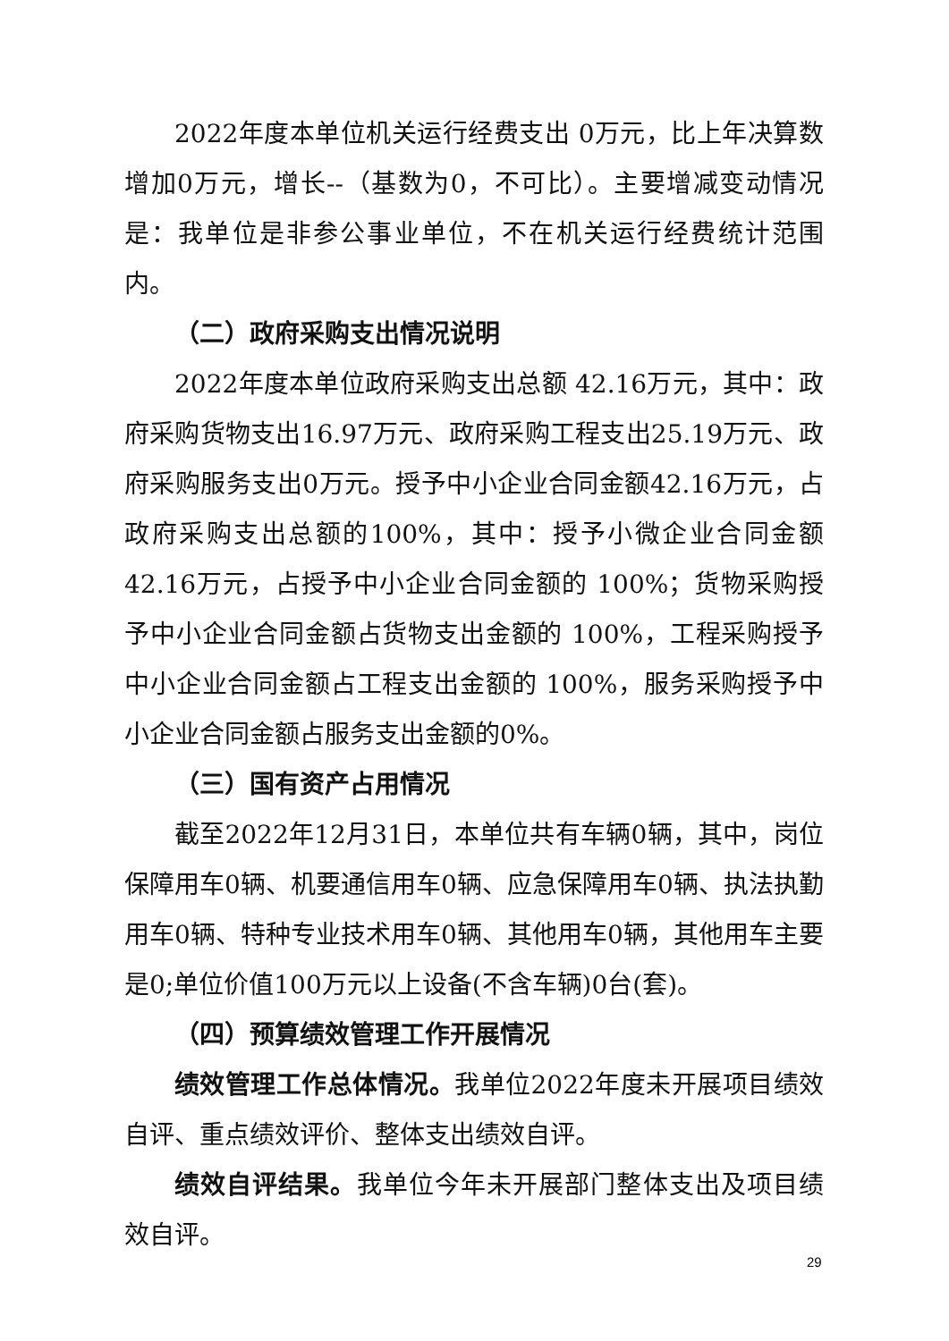2022年度本单位机关运行经费支出 0万元，比上年决算数增加0万元，增长--（基数为0，不可比）。主要增减变动情况是：我单位是非参公事业单位，不在机关运行经费统计范围内。
（二）政府采购支出情况说明
2022年度本单位政府采购支出总额 42.16万元，其中：政府采购货物支出16.97万元、政府采购工程支出25.19万元、政府采购服务支出0万元。授予中小企业合同金额42.16万元，占政府采购支出总额的100%，其中：授予小微企业合同金额42.16万元，占授予中小企业合同金额的 100%；货物采购授予中小企业合同金额占货物支出金额的 100%，工程采购授予中小企业合同金额占工程支出金额的 100%，服务采购授予中小企业合同金额占服务支出金额的0%。
（三）国有资产占用情况
截至2022年12月31日，本单位共有车辆0辆，其中，岗位保障用车0辆、机要通信用车0辆、应急保障用车0辆、执法执勤用车0辆、特种专业技术用车0辆、其他用车0辆，其他用车主要是0;单位价值100万元以上设备(不含车辆)0台(套)。
（四）预算绩效管理工作开展情况
绩效管理工作总体情况。我单位2022年度未开展项目绩效自评、重点绩效评价、整体支出绩效自评。
绩效自评结果。我单位今年未开展部门整体支出及项目绩效自评。
29